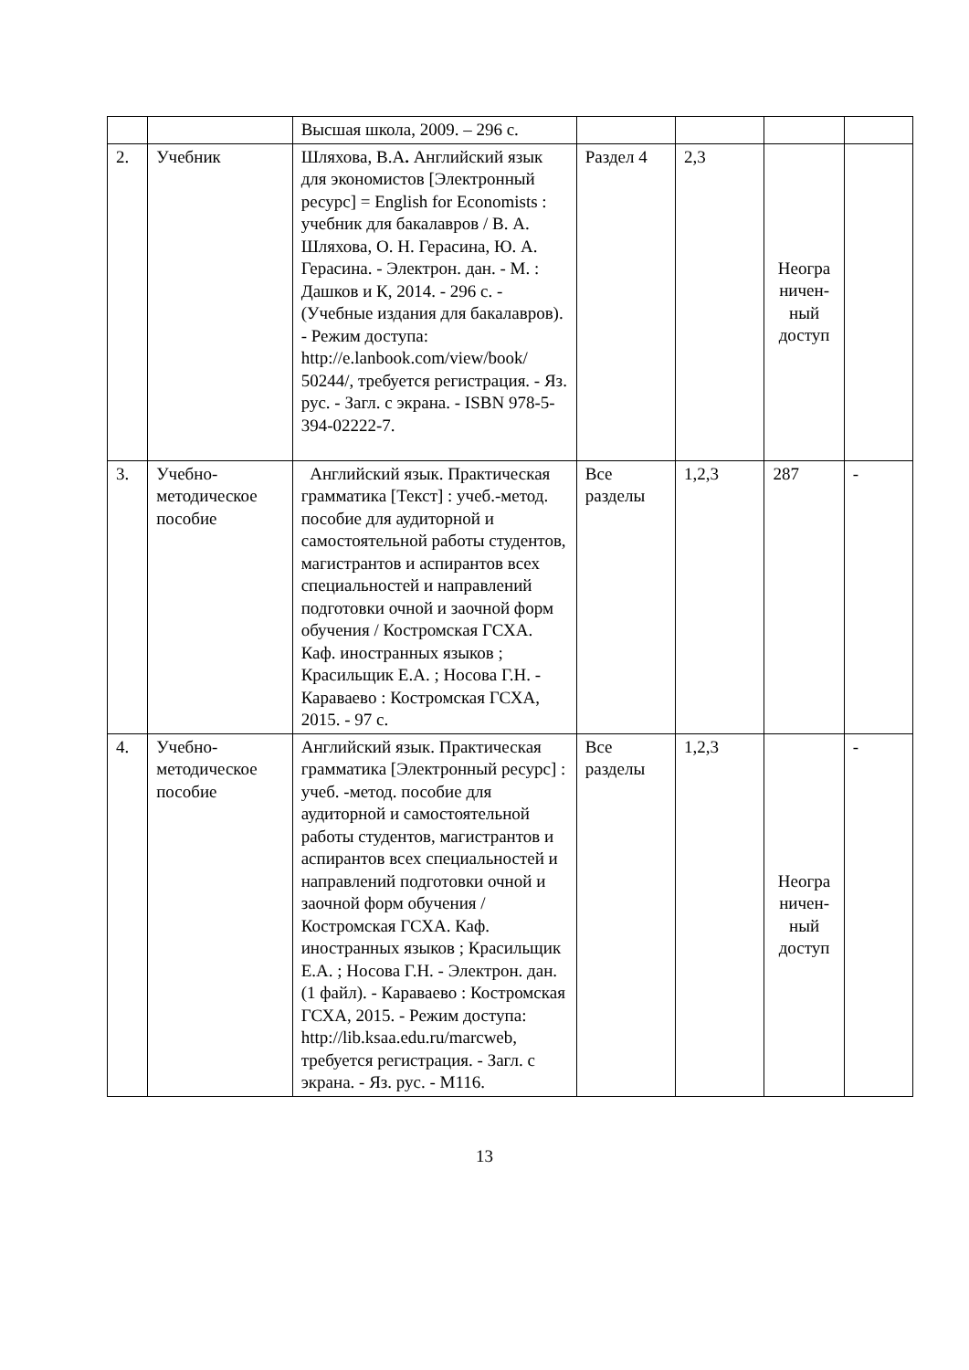| | | Высшая школа, 2009. – 296 с. | | | | |
| 2. | Учебник | Шляхова, В.А . Английский язык для экономистов [Электронный ресурс] = English for Economists : учебник для бакалавров / В. А. Шляхова, О. Н. Герасина, Ю. А. Герасина. - Электрон. дан. - М. : Дашков и К, 2014. - 296 с. - (Учебные издания для бакалавров). - Режим доступа: http://e.lanbook.com/view/book/ 50244/, требуется регистрация. - Яз. рус. - Загл. с экрана. - ISBN 978-5-394-02222-7. | Раздел 4 | 2,3 | Неогра ничен-ный доступ | |
| 3. | Учебно-методическое пособие | Английский язык. Практическая грамматика [Текст] : учеб.-метод. пособие для аудиторной и самостоятельной работы студентов, магистрантов и аспирантов всех специальностей и направлений подготовки очной и заочной форм обучения / Костромская ГСХА. Каф. иностранных языков ; Красильщик Е.А. ; Носова Г.Н. - Караваево : Костромская ГСХА, 2015. - 97 с. | Все разделы | 1,2,3 | 287 | - |
| 4. | Учебно-методическое пособие | Английский язык. Практическая грамматика [Электронный ресурс] : учеб. -метод. пособие для аудиторной и самостоятельной работы студентов, магистрантов и аспирантов всех специальностей и направлений подготовки очной и заочной форм обучения / Костромская ГСХА. Каф. иностранных языков ; Красильщик Е.А. ; Носова Г.Н. - Электрон. дан. (1 файл). - Караваево : Костромская ГСХА, 2015. - Режим доступа: http://lib.ksaa.edu.ru/marcweb, требуется регистрация. - Загл. с экрана. - Яз. рус. - М116. | Все разделы | 1,2,3 | Неогра ничен-ный доступ | - |
13